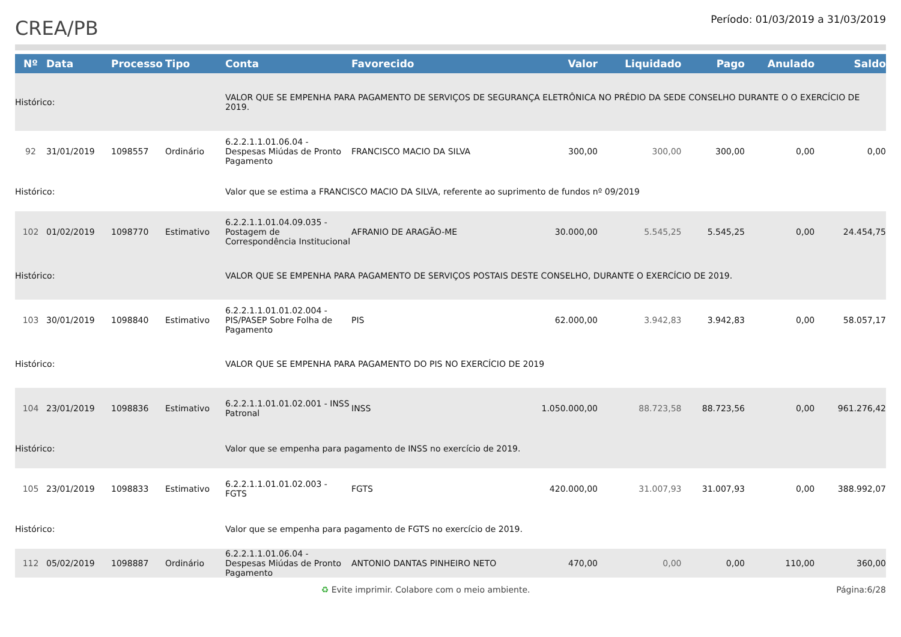CREA/PB
Período: 01/03/2019 a 31/03/2019
| Nº | Data | Processo | Tipo | Conta | Favorecido | Valor | Liquidado | Pago | Anulado | Saldo |
| --- | --- | --- | --- | --- | --- | --- | --- | --- | --- | --- |
| Histórico: | | | | VALOR QUE SE EMPENHA PARA PAGAMENTO DE SERVIÇOS DE SEGURANÇA ELETRÔNICA NO PRÉDIO DA SEDE CONSELHO DURANTE O O EXERCÍCIO DE 2019. | | | | | | |
| 92 | 31/01/2019 | 1098557 | Ordinário | 6.2.2.1.1.01.06.04 - Despesas Miúdas de Pronto Pagamento | FRANCISCO MACIO DA SILVA | 300,00 | 300,00 | 300,00 | 0,00 | 0,00 |
| Histórico: | | | | Valor que se estima a FRANCISCO MACIO DA SILVA, referente ao suprimento de fundos nº 09/2019 | | | | | | |
| 102 | 01/02/2019 | 1098770 | Estimativo | 6.2.2.1.1.01.04.09.035 - Postagem de Correspondência Institucional | AFRANIO DE ARAGÃO-ME | 30.000,00 | 5.545,25 | 5.545,25 | 0,00 | 24.454,75 |
| Histórico: | | | | VALOR QUE SE EMPENHA PARA PAGAMENTO DE SERVIÇOS POSTAIS DESTE CONSELHO, DURANTE O EXERCÍCIO DE 2019. | | | | | | |
| 103 | 30/01/2019 | 1098840 | Estimativo | 6.2.2.1.1.01.01.02.004 - PIS/PASEP Sobre Folha de Pagamento | PIS | 62.000,00 | 3.942,83 | 3.942,83 | 0,00 | 58.057,17 |
| Histórico: | | | | VALOR QUE SE EMPENHA PARA PAGAMENTO DO PIS NO EXERCÍCIO DE 2019 | | | | | | |
| 104 | 23/01/2019 | 1098836 | Estimativo | 6.2.2.1.1.01.01.02.001 - INSS Patronal | INSS | 1.050.000,00 | 88.723,58 | 88.723,56 | 0,00 | 961.276,42 |
| Histórico: | | | | Valor que se empenha para pagamento de INSS no exercício de 2019. | | | | | | |
| 105 | 23/01/2019 | 1098833 | Estimativo | 6.2.2.1.1.01.01.02.003 - FGTS | FGTS | 420.000,00 | 31.007,93 | 31.007,93 | 0,00 | 388.992,07 |
| Histórico: | | | | Valor que se empenha para pagamento de FGTS no exercício de 2019. | | | | | | |
| 112 | 05/02/2019 | 1098887 | Ordinário | 6.2.2.1.1.01.06.04 - Despesas Miúdas de Pronto Pagamento | ANTONIO DANTAS PINHEIRO NETO | 470,00 | 0,00 | 0,00 | 110,00 | 360,00 |
♻ Evite imprimir. Colabore com o meio ambiente. Página:6/28